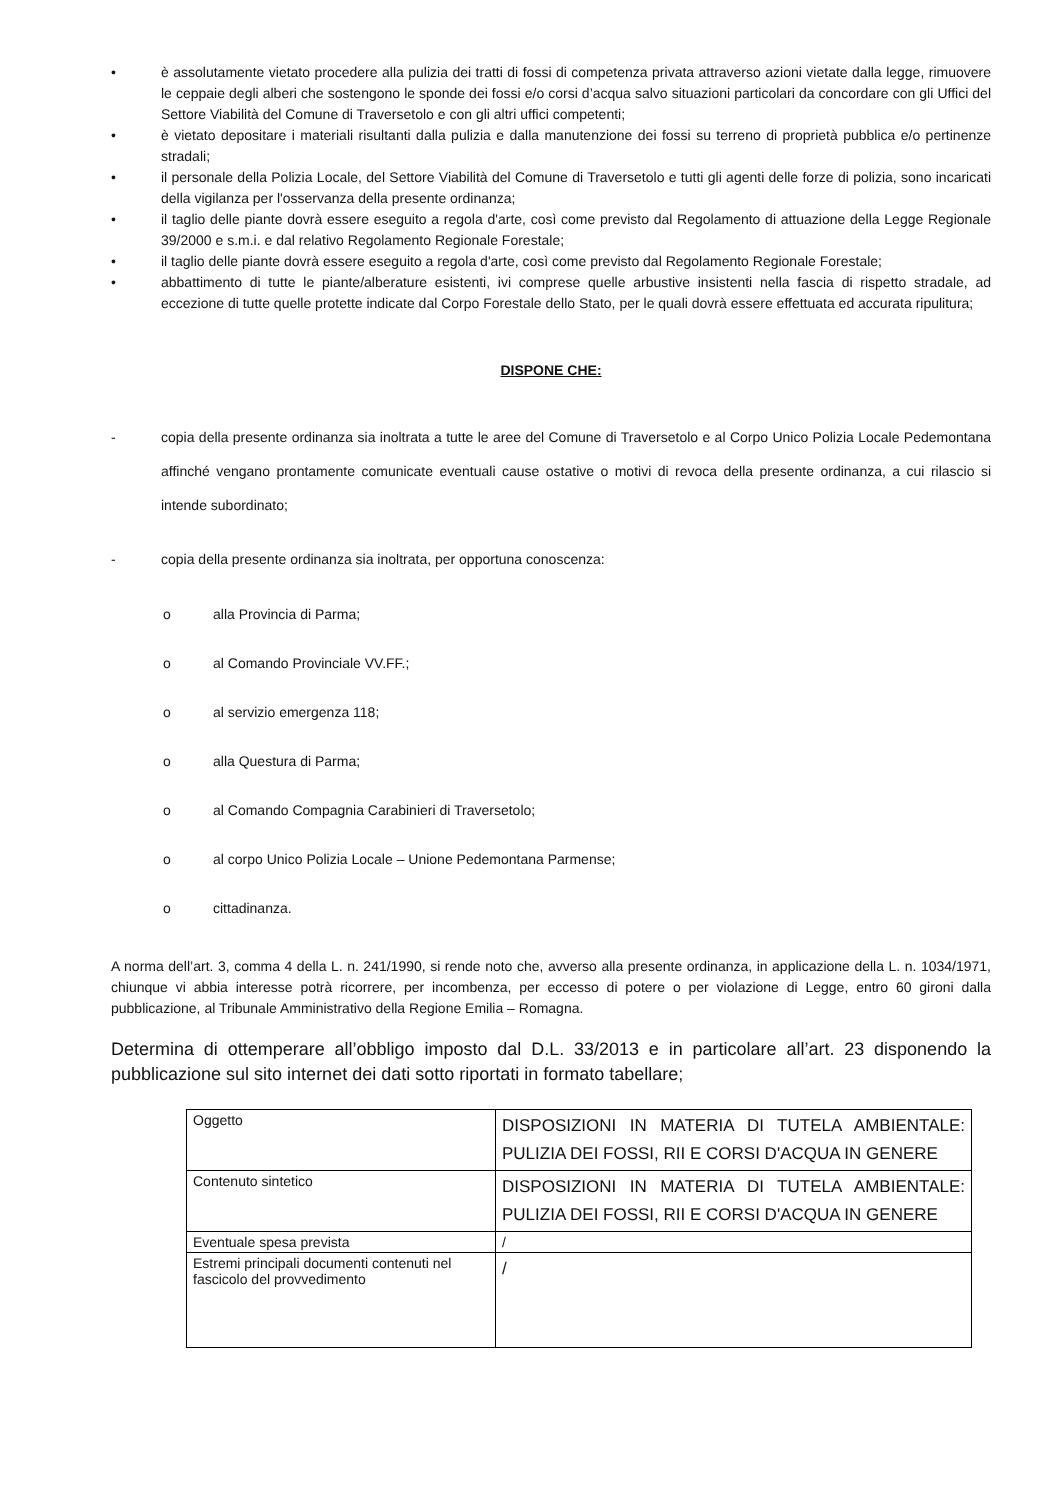• è assolutamente vietato procedere alla pulizia dei tratti di fossi di competenza privata attraverso azioni vietate dalla legge, rimuovere le ceppaie degli alberi che sostengono le sponde dei fossi e/o corsi d’acqua salvo situazioni particolari da concordare con gli Uffici del Settore Viabilità del Comune di Traversetolo e con gli altri uffici competenti;
• è vietato depositare i materiali risultanti dalla pulizia e dalla manutenzione dei fossi su terreno di proprietà pubblica e/o pertinenze stradali;
• il personale della Polizia Locale, del Settore Viabilità del Comune di Traversetolo e tutti gli agenti delle forze di polizia, sono incaricati della vigilanza per l'osservanza della presente ordinanza;
• il taglio delle piante dovrà essere eseguito a regola d'arte, così come previsto dal Regolamento di attuazione della Legge Regionale 39/2000 e s.m.i. e dal relativo Regolamento Regionale Forestale;
• il taglio delle piante dovrà essere eseguito a regola d'arte, così come previsto dal Regolamento Regionale Forestale;
• abbattimento di tutte le piante/alberature esistenti, ivi comprese quelle arbustive insistenti nella fascia di rispetto stradale, ad eccezione di tutte quelle protette indicate dal Corpo Forestale dello Stato, per le quali dovrà essere effettuata ed accurata ripulitura;
DISPONE CHE:
- copia della presente ordinanza sia inoltrata a tutte le aree del Comune di Traversetolo e al Corpo Unico Polizia Locale Pedemontana affinché vengano prontamente comunicate eventuali cause ostative o motivi di revoca della presente ordinanza, a cui rilascio si intende subordinato;
- copia della presente ordinanza sia inoltrata, per opportuna conoscenza:
o alla Provincia di Parma;
o al Comando Provinciale VV.FF.;
o al servizio emergenza 118;
o alla Questura di Parma;
o al Comando Compagnia Carabinieri di Traversetolo;
o al corpo Unico Polizia Locale – Unione Pedemontana Parmense;
o cittadinanza.
A norma dell’art. 3, comma 4 della L. n. 241/1990, si rende noto che, avverso alla presente ordinanza, in applicazione della L. n. 1034/1971, chiunque vi abbia interesse potrà ricorrere, per incombenza, per eccesso di potere o per violazione di Legge, entro 60 gironi dalla pubblicazione, al Tribunale Amministrativo della Regione Emilia – Romagna.
Determina di ottemperare all’obbligo imposto dal D.L. 33/2013 e in particolare all’art. 23 disponendo la pubblicazione sul sito internet dei dati sotto riportati in formato tabellare;
| Oggetto | DISPOSIZIONI IN MATERIA DI TUTELA AMBIENTALE: PULIZIA DEI FOSSI, RII E CORSI D'ACQUA IN GENERE |
| Contenuto sintetico | DISPOSIZIONI IN MATERIA DI TUTELA AMBIENTALE: PULIZIA DEI FOSSI, RII E CORSI D'ACQUA IN GENERE |
| Eventuale spesa prevista | / |
| Estremi principali documenti contenuti nel fascicolo del provvedimento | / |